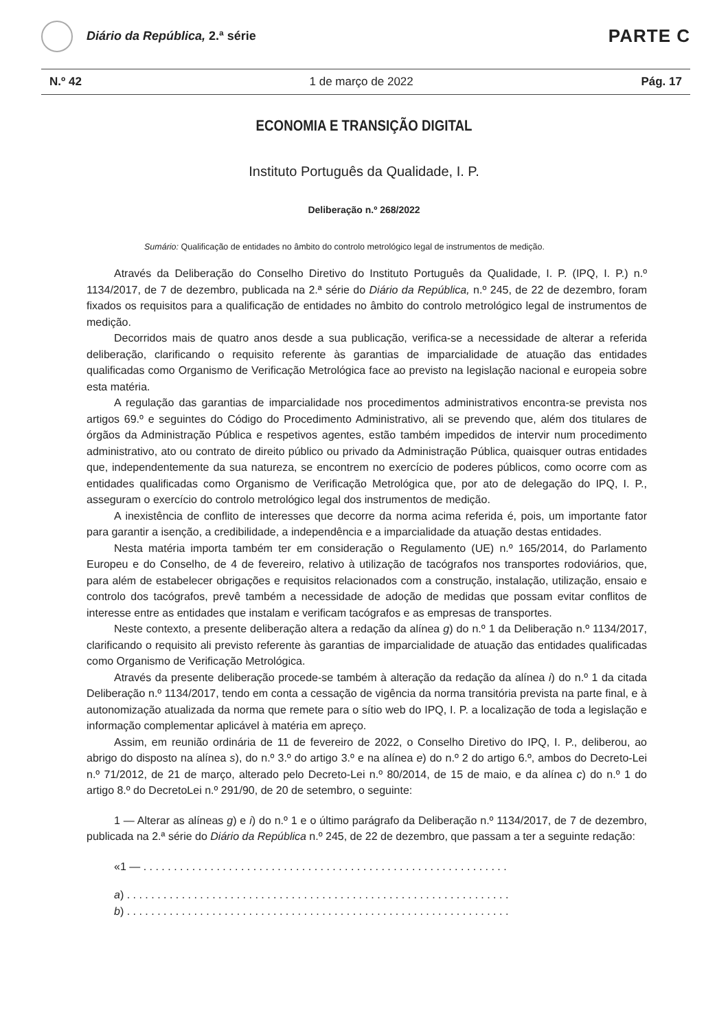Diário da República, 2.ª série
PARTE C
N.º 42 1 de março de 2022 Pág. 17
ECONOMIA E TRANSIÇÃO DIGITAL
Instituto Português da Qualidade, I. P.
Deliberação n.º 268/2022
Sumário: Qualificação de entidades no âmbito do controlo metrológico legal de instrumentos de medição.
Através da Deliberação do Conselho Diretivo do Instituto Português da Qualidade, I. P. (IPQ, I. P.) n.º 1134/2017, de 7 de dezembro, publicada na 2.ª série do Diário da República, n.º 245, de 22 de dezembro, foram fixados os requisitos para a qualificação de entidades no âmbito do controlo metrológico legal de instrumentos de medição.
Decorridos mais de quatro anos desde a sua publicação, verifica-se a necessidade de alterar a referida deliberação, clarificando o requisito referente às garantias de imparcialidade de atuação das entidades qualificadas como Organismo de Verificação Metrológica face ao previsto na legislação nacional e europeia sobre esta matéria.
A regulação das garantias de imparcialidade nos procedimentos administrativos encontra-se prevista nos artigos 69.º e seguintes do Código do Procedimento Administrativo, ali se prevendo que, além dos titulares de órgãos da Administração Pública e respetivos agentes, estão também impedidos de intervir num procedimento administrativo, ato ou contrato de direito público ou privado da Administração Pública, quaisquer outras entidades que, independentemente da sua natureza, se encontrem no exercício de poderes públicos, como ocorre com as entidades qualificadas como Organismo de Verificação Metrológica que, por ato de delegação do IPQ, I. P., asseguram o exercício do controlo metrológico legal dos instrumentos de medição.
A inexistência de conflito de interesses que decorre da norma acima referida é, pois, um importante fator para garantir a isenção, a credibilidade, a independência e a imparcialidade da atuação destas entidades.
Nesta matéria importa também ter em consideração o Regulamento (UE) n.º 165/2014, do Parlamento Europeu e do Conselho, de 4 de fevereiro, relativo à utilização de tacógrafos nos transportes rodoviários, que, para além de estabelecer obrigações e requisitos relacionados com a construção, instalação, utilização, ensaio e controlo dos tacógrafos, prevê também a necessidade de adoção de medidas que possam evitar conflitos de interesse entre as entidades que instalam e verificam tacógrafos e as empresas de transportes.
Neste contexto, a presente deliberação altera a redação da alínea g) do n.º 1 da Deliberação n.º 1134/2017, clarificando o requisito ali previsto referente às garantias de imparcialidade de atuação das entidades qualificadas como Organismo de Verificação Metrológica.
Através da presente deliberação procede-se também à alteração da redação da alínea i) do n.º 1 da citada Deliberação n.º 1134/2017, tendo em conta a cessação de vigência da norma transitória prevista na parte final, e à autonomização atualizada da norma que remete para o sítio web do IPQ, I. P. a localização de toda a legislação e informação complementar aplicável à matéria em apreço.
Assim, em reunião ordinária de 11 de fevereiro de 2022, o Conselho Diretivo do IPQ, I. P., deliberou, ao abrigo do disposto na alínea s), do n.º 3.º do artigo 3.º e na alínea e) do n.º 2 do artigo 6.º, ambos do Decreto-Lei n.º 71/2012, de 21 de março, alterado pelo Decreto-Lei n.º 80/2014, de 15 de maio, e da alínea c) do n.º 1 do artigo 8.º do DecretoLei n.º 291/90, de 20 de setembro, o seguinte:
1 — Alterar as alíneas g) e i) do n.º 1 e o último parágrafo da Deliberação n.º 1134/2017, de 7 de dezembro, publicada na 2.ª série do Diário da República n.º 245, de 22 de dezembro, que passam a ter a seguinte redação:
«1 — . . . . . . . . . . . . . . . . . . . . . . . . . . . . . . . . . . . . . . . . . . . . . . . . . . . . . . . . . . . .
a) . . . . . . . . . . . . . . . . . . . . . . . . . . . . . . . . . . . . . . . . . . . . . . . . . . . . . . . . . . . . . . .
b) . . . . . . . . . . . . . . . . . . . . . . . . . . . . . . . . . . . . . . . . . . . . . . . . . . . . . . . . . . . . . . .